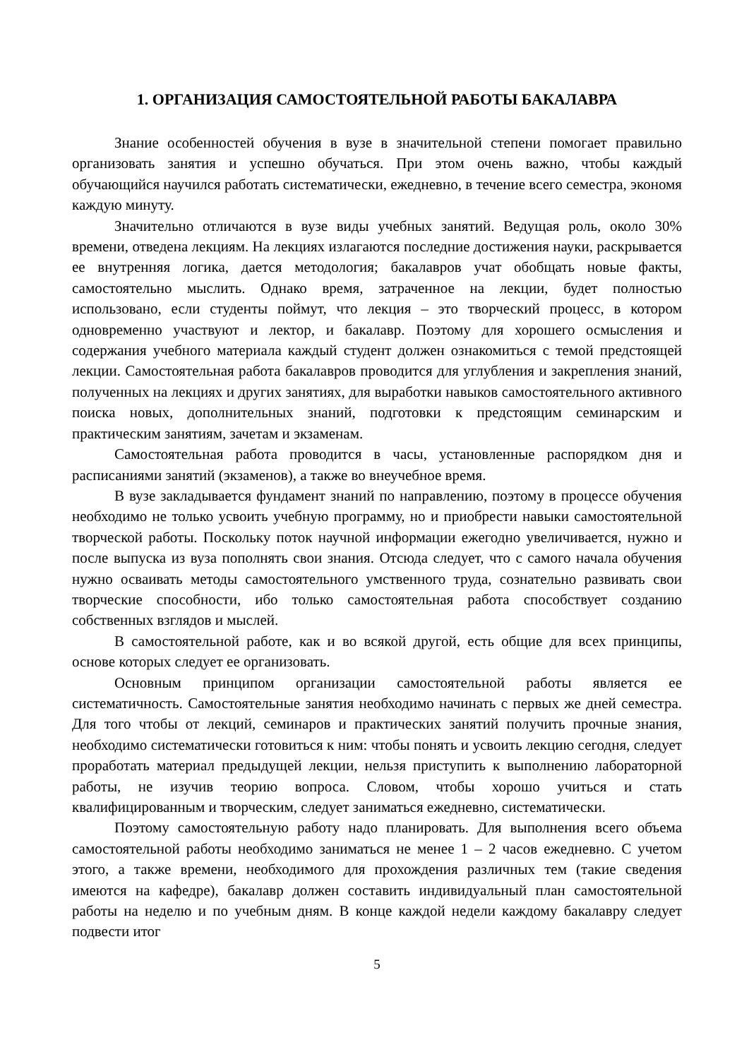1. ОРГАНИЗАЦИЯ САМОСТОЯТЕЛЬНОЙ РАБОТЫ БАКАЛАВРА
Знание особенностей обучения в вузе в значительной степени помогает правильно организовать занятия и успешно обучаться. При этом очень важно, чтобы каждый обучающийся научился работать систематически, ежедневно, в течение всего семестра, экономя каждую минуту.
Значительно отличаются в вузе виды учебных занятий. Ведущая роль, около 30% времени, отведена лекциям. На лекциях излагаются последние достижения науки, раскрывается ее внутренняя логика, дается методология; бакалавров учат обобщать новые факты, самостоятельно мыслить. Однако время, затраченное на лекции, будет полностью использовано, если студенты поймут, что лекция – это творческий процесс, в котором одновременно участвуют и лектор, и бакалавр. Поэтому для хорошего осмысления и содержания учебного материала каждый студент должен ознакомиться с темой предстоящей лекции. Самостоятельная работа бакалавров проводится для углубления и закрепления знаний, полученных на лекциях и других занятиях, для выработки навыков самостоятельного активного поиска новых, дополнительных знаний, подготовки к предстоящим семинарским и практическим занятиям, зачетам и экзаменам.
Самостоятельная работа проводится в часы, установленные распорядком дня и расписаниями занятий (экзаменов), а также во внеучебное время.
В вузе закладывается фундамент знаний по направлению, поэтому в процессе обучения необходимо не только усвоить учебную программу, но и приобрести навыки самостоятельной творческой работы. Поскольку поток научной информации ежегодно увеличивается, нужно и после выпуска из вуза пополнять свои знания. Отсюда следует, что с самого начала обучения нужно осваивать методы самостоятельного умственного труда, сознательно развивать свои творческие способности, ибо только самостоятельная работа способствует созданию собственных взглядов и мыслей.
В самостоятельной работе, как и во всякой другой, есть общие для всех принципы, основе которых следует ее организовать.
Основным принципом организации самостоятельной работы является ее систематичность. Самостоятельные занятия необходимо начинать с первых же дней семестра. Для того чтобы от лекций, семинаров и практических занятий получить прочные знания, необходимо систематически готовиться к ним: чтобы понять и усвоить лекцию сегодня, следует проработать материал предыдущей лекции, нельзя приступить к выполнению лабораторной работы, не изучив теорию вопроса. Словом, чтобы хорошо учиться и стать квалифицированным и творческим, следует заниматься ежедневно, систематически.
Поэтому самостоятельную работу надо планировать. Для выполнения всего объема самостоятельной работы необходимо заниматься не менее 1 – 2 часов ежедневно. С учетом этого, а также времени, необходимого для прохождения различных тем (такие сведения имеются на кафедре), бакалавр должен составить индивидуальный план самостоятельной работы на неделю и по учебным дням. В конце каждой недели каждому бакалавру следует подвести итог
5